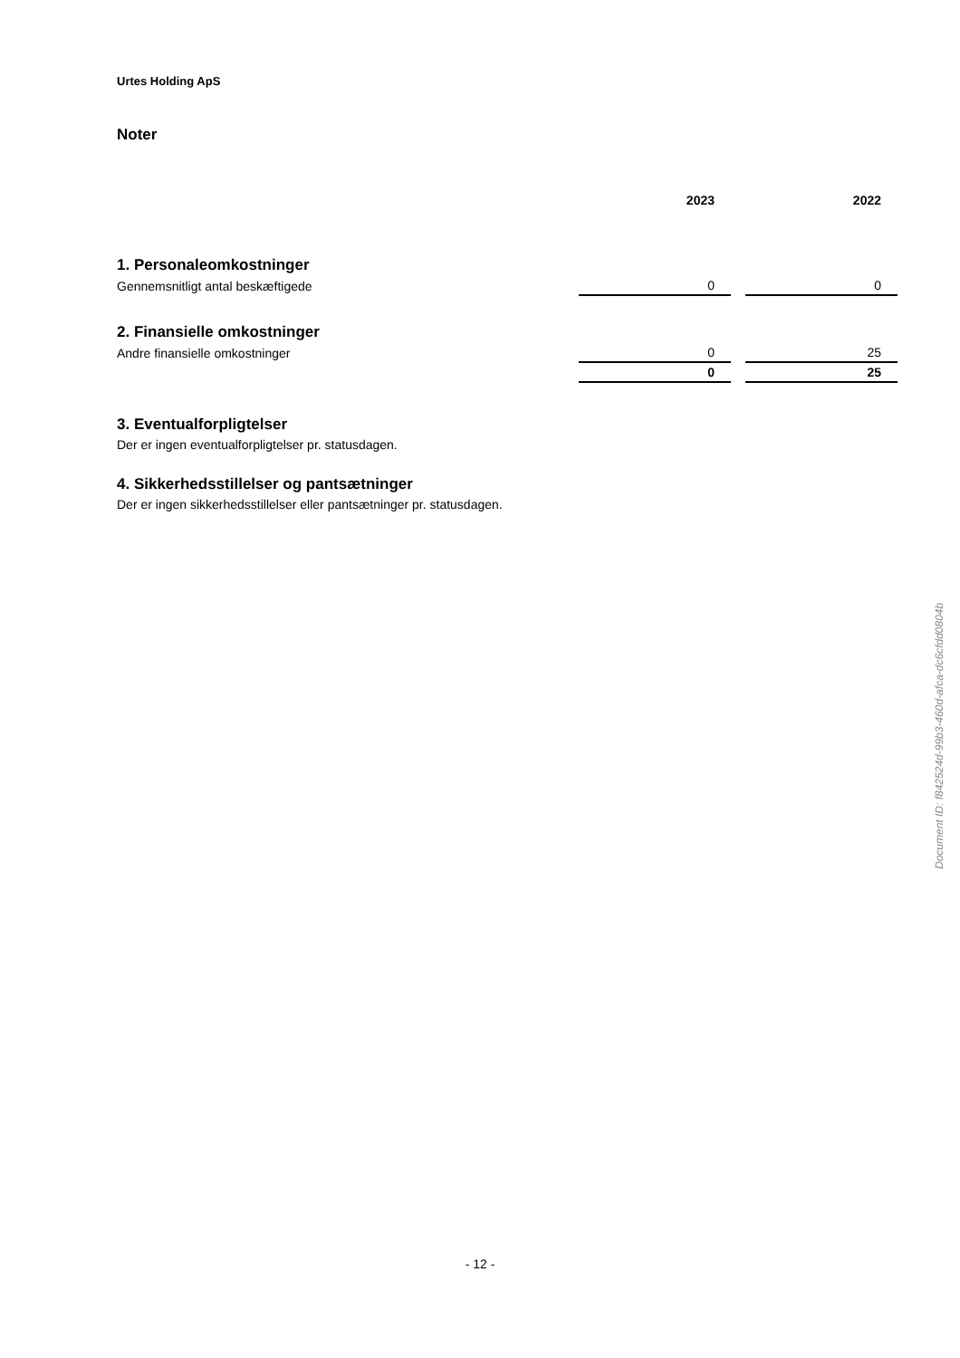Urtes Holding ApS
Noter
| | 2023 | | 2022 |
| --- | --- | --- | --- |
| 1. Personaleomkostninger | | | |
| Gennemsnitligt antal beskæftigede | 0 | | 0 |
| 2. Finansielle omkostninger | | | |
| Andre finansielle omkostninger | 0 | | 25 |
| | 0 | | 25 |
3. Eventualforpligtelser
Der er ingen eventualforpligtelser pr. statusdagen.
4. Sikkerhedsstillelser og pantsætninger
Der er ingen sikkerhedsstillelser eller pantsætninger pr. statusdagen.
Document ID: f842524d-99b3-460d-afca-dc6cfdd0804b
- 12 -